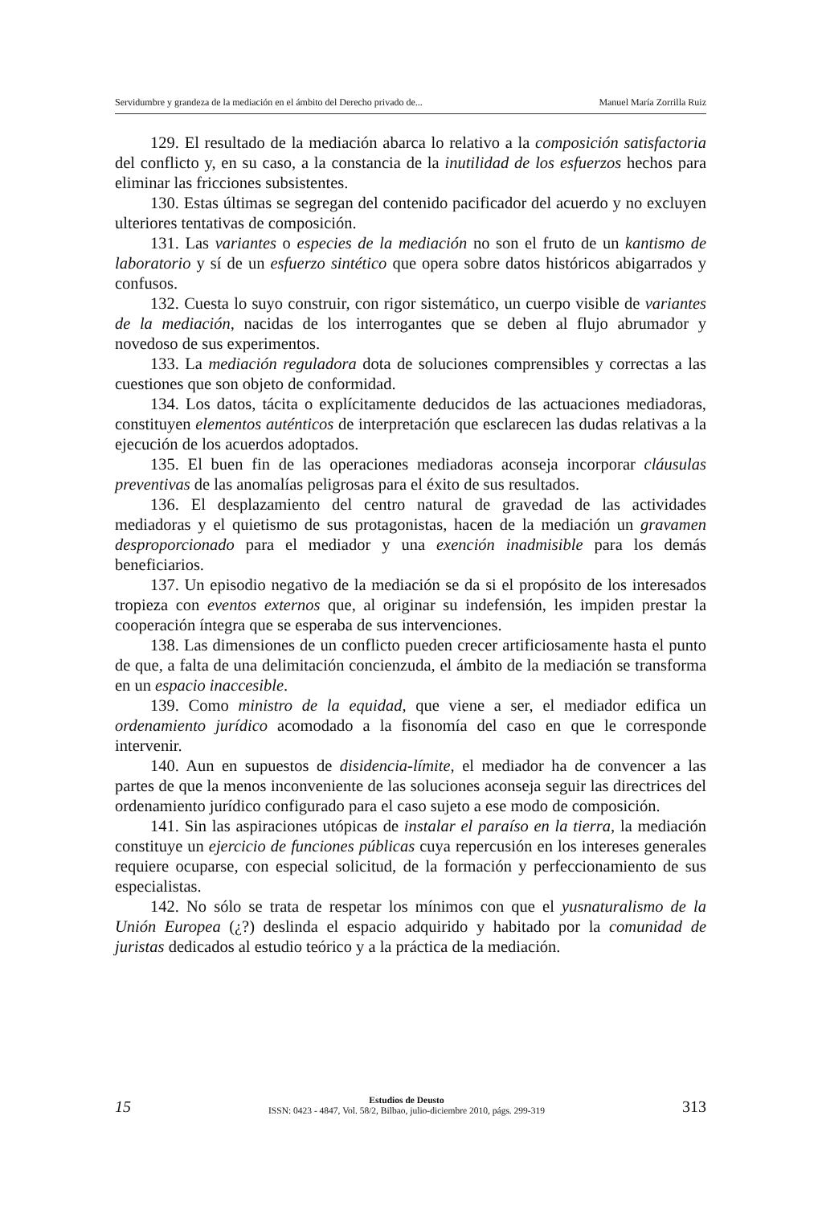Servidumbre y grandeza de la mediación en el ámbito del Derecho privado de... Manuel María Zorrilla Ruiz
129. El resultado de la mediación abarca lo relativo a la composición satisfactoria del conflicto y, en su caso, a la constancia de la inutilidad de los esfuerzos hechos para eliminar las fricciones subsistentes.
130. Estas últimas se segregan del contenido pacificador del acuerdo y no excluyen ulteriores tentativas de composición.
131. Las variantes o especies de la mediación no son el fruto de un kantismo de laboratorio y sí de un esfuerzo sintético que opera sobre datos históricos abigarrados y confusos.
132. Cuesta lo suyo construir, con rigor sistemático, un cuerpo visible de variantes de la mediación, nacidas de los interrogantes que se deben al flujo abrumador y novedoso de sus experimentos.
133. La mediación reguladora dota de soluciones comprensibles y correctas a las cuestiones que son objeto de conformidad.
134. Los datos, tácita o explícitamente deducidos de las actuaciones mediadoras, constituyen elementos auténticos de interpretación que esclarecen las dudas relativas a la ejecución de los acuerdos adoptados.
135. El buen fin de las operaciones mediadoras aconseja incorporar cláusulas preventivas de las anomalías peligrosas para el éxito de sus resultados.
136. El desplazamiento del centro natural de gravedad de las actividades mediadoras y el quietismo de sus protagonistas, hacen de la mediación un gravamen desproporcionado para el mediador y una exención inadmisible para los demás beneficiarios.
137. Un episodio negativo de la mediación se da si el propósito de los interesados tropieza con eventos externos que, al originar su indefensión, les impiden prestar la cooperación íntegra que se esperaba de sus intervenciones.
138. Las dimensiones de un conflicto pueden crecer artificiosamente hasta el punto de que, a falta de una delimitación concienzuda, el ámbito de la mediación se transforma en un espacio inaccesible.
139. Como ministro de la equidad, que viene a ser, el mediador edifica un ordenamiento jurídico acomodado a la fisonomía del caso en que le corresponde intervenir.
140. Aun en supuestos de disidencia-límite, el mediador ha de convencer a las partes de que la menos inconveniente de las soluciones aconseja seguir las directrices del ordenamiento jurídico configurado para el caso sujeto a ese modo de composición.
141. Sin las aspiraciones utópicas de instalar el paraíso en la tierra, la mediación constituye un ejercicio de funciones públicas cuya repercusión en los intereses generales requiere ocuparse, con especial solicitud, de la formación y perfeccionamiento de sus especialistas.
142. No sólo se trata de respetar los mínimos con que el yusnaturalismo de la Unión Europea (¿?) deslinda el espacio adquirido y habitado por la comunidad de juristas dedicados al estudio teórico y a la práctica de la mediación.
15
Estudios de Deusto
ISSN: 0423 - 4847, Vol. 58/2, Bilbao, julio-diciembre 2010, págs. 299-319
313